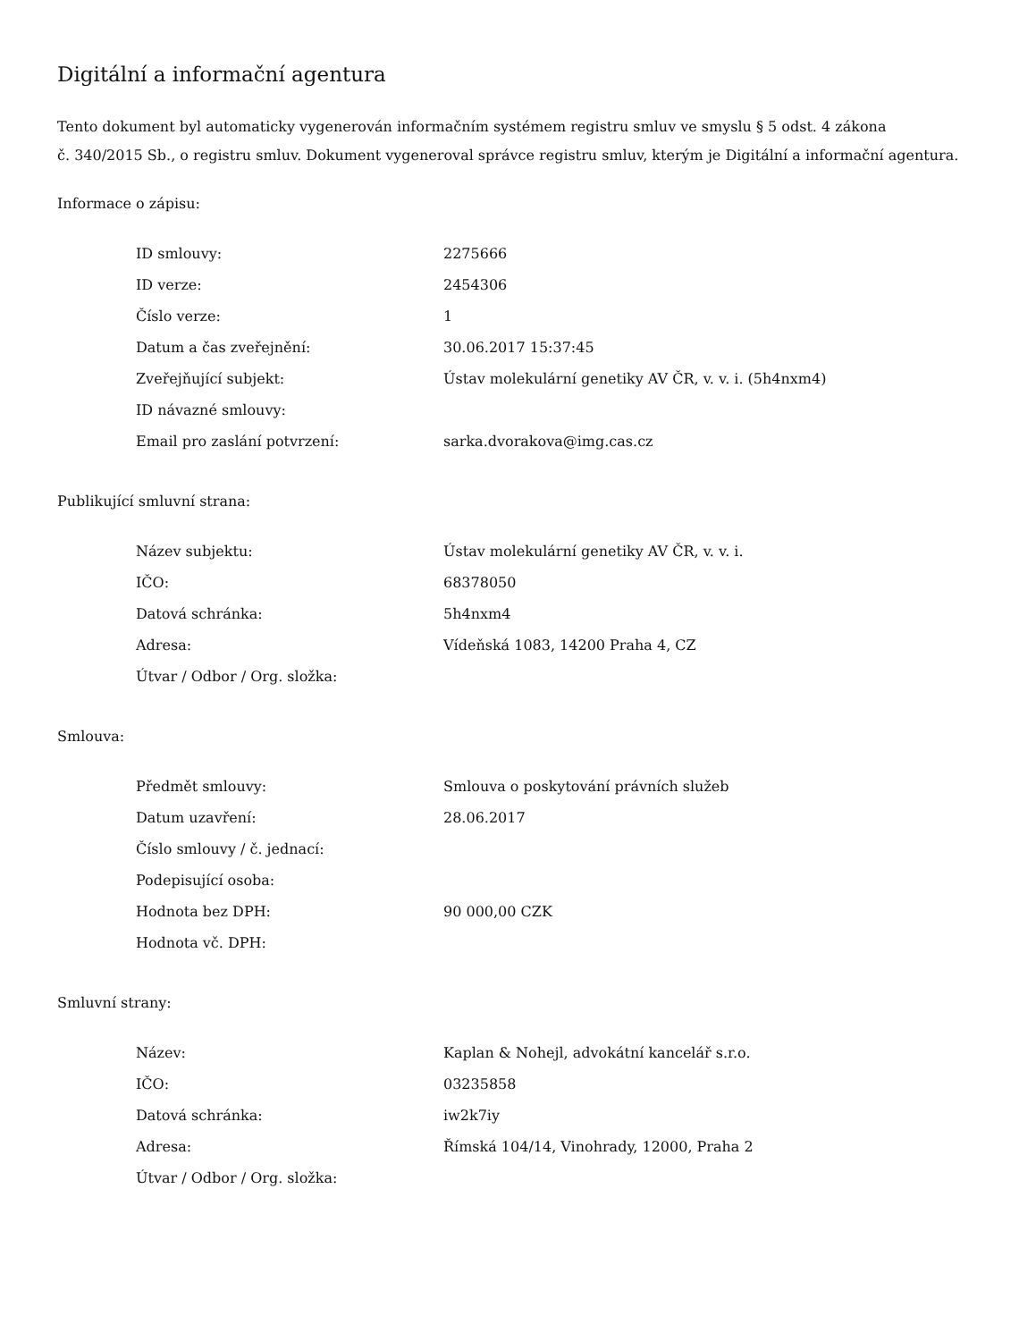Digitální a informační agentura
Tento dokument byl automaticky vygenerován informačním systémem registru smluv ve smyslu § 5 odst. 4 zákona
č. 340/2015 Sb., o registru smluv. Dokument vygeneroval správce registru smluv, kterým je Digitální a informační agentura.
Informace o zápisu:
| ID smlouvy: | 2275666 |
| ID verze: | 2454306 |
| Číslo verze: | 1 |
| Datum a čas zveřejnění: | 30.06.2017 15:37:45 |
| Zveřejňující subjekt: | Ústav molekulární genetiky AV ČR, v. v. i. (5h4nxm4) |
| ID návazné smlouvy: | |
| Email pro zaslání potvrzení: | sarka.dvorakova@img.cas.cz |
Publikující smluvní strana:
| Název subjektu: | Ústav molekulární genetiky AV ČR, v. v. i. |
| IČO: | 68378050 |
| Datová schránka: | 5h4nxm4 |
| Adresa: | Vídeňská 1083, 14200 Praha 4, CZ |
| Útvar / Odbor / Org. složka: | |
Smlouva:
| Předmět smlouvy: | Smlouva o poskytování právních služeb |
| Datum uzavření: | 28.06.2017 |
| Číslo smlouvy / č. jednací: | |
| Podepisující osoba: | |
| Hodnota bez DPH: | 90 000,00 CZK |
| Hodnota vč. DPH: | |
Smluvní strany:
| Název: | Kaplan & Nohejl, advokátní kancelář s.r.o. |
| IČO: | 03235858 |
| Datová schránka: | iw2k7iy |
| Adresa: | Římská 104/14, Vinohrady, 12000, Praha 2 |
| Útvar / Odbor / Org. složka: | |